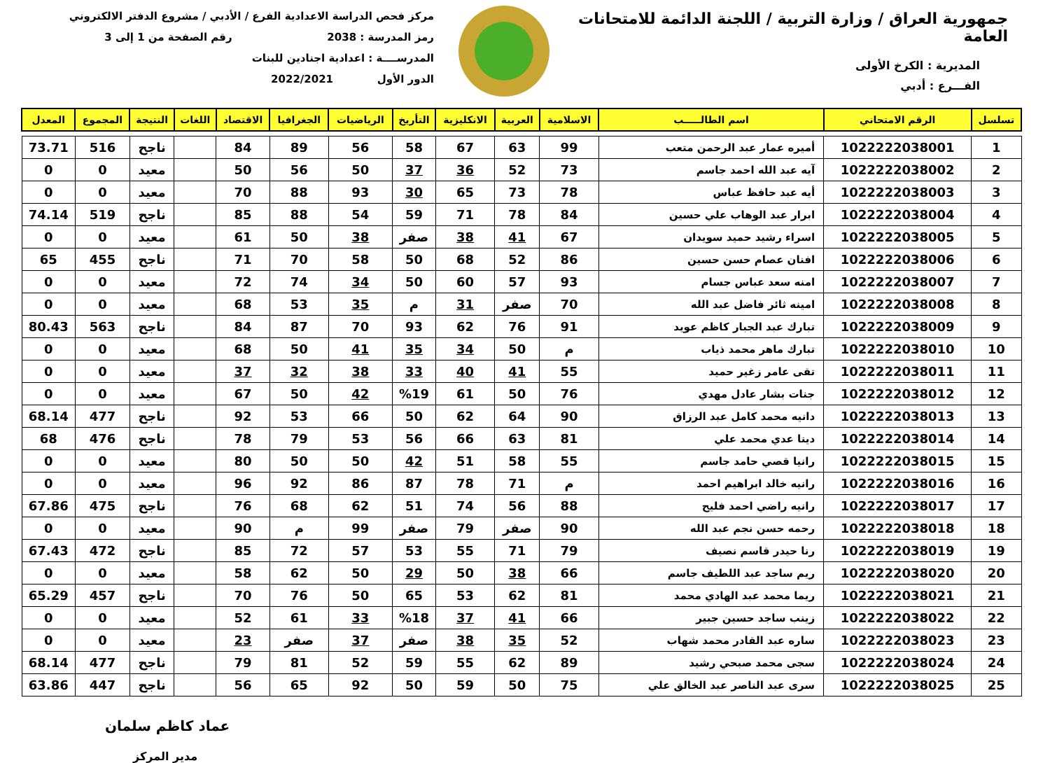جمهورية العراق / وزارة التربية / اللجنة الدائمة للامتحانات العامة
المديرية : الكرخ الأولى
الفـــرع : أدبي
مركز فحص الدراسة الاعدادية الفرع / الأدبي / مشروع الدفتر الالكتروني
رمز المدرسة : 2038 رقم الصفحة من 1 إلى 3
المدرســــة : اعدادية اجنادين للبنات
الدور الأول 2022/2021
| تسلسل | الرقم الامتحاني | اسم الطالـــــب | الاسلامية | العربية | الانكليزية | التأريخ | الرياضيات | الجغرافيا | الاقتصاد | اللغات | النتيجة | المجموع | المعدل |
| --- | --- | --- | --- | --- | --- | --- | --- | --- | --- | --- | --- | --- | --- |
| 1 | 1022222038001 | أميره عمار عبد الرحمن متعب | 99 | 63 | 67 | 58 | 56 | 89 | 84 | | ناجح | 516 | 73.71 |
| 2 | 1022222038002 | آيه عبد الله احمد جاسم | 73 | 52 | 36 | 37 | 50 | 56 | 50 | | معيد | 0 | 0 |
| 3 | 1022222038003 | أيه عبد حافظ عباس | 78 | 73 | 65 | 30 | 93 | 88 | 70 | | معيد | 0 | 0 |
| 4 | 1022222038004 | ابرار عبد الوهاب علي حسين | 84 | 78 | 71 | 59 | 54 | 88 | 85 | | ناجح | 519 | 74.14 |
| 5 | 1022222038005 | اسراء رشيد حميد سويدان | 67 | 41 | 38 | صفر | 38 | 50 | 61 | | معيد | 0 | 0 |
| 6 | 1022222038006 | افنان عصام حسن حسين | 86 | 52 | 68 | 50 | 58 | 70 | 71 | | ناجح | 455 | 65 |
| 7 | 1022222038007 | امنه سعد عباس جسام | 93 | 57 | 60 | 50 | 34 | 74 | 72 | | معيد | 0 | 0 |
| 8 | 1022222038008 | امينه ثائر فاضل عبد الله | 70 | صفر | 31 | م | 35 | 53 | 68 | | معيد | 0 | 0 |
| 9 | 1022222038009 | تبارك عبد الجبار كاظم عويد | 91 | 76 | 62 | 93 | 70 | 87 | 84 | | ناجح | 563 | 80.43 |
| 10 | 1022222038010 | تبارك ماهر محمد ذياب | م | 50 | 34 | 35 | 41 | 50 | 68 | | معيد | 0 | 0 |
| 11 | 1022222038011 | تقى عامر زغير حميد | 55 | 41 | 40 | 33 | 38 | 32 | 37 | | معيد | 0 | 0 |
| 12 | 1022222038012 | جنات بشار عادل مهدي | 76 | 50 | 61 | %19 | 42 | 50 | 67 | | معيد | 0 | 0 |
| 13 | 1022222038013 | دانيه محمد كامل عبد الرزاق | 90 | 64 | 62 | 50 | 66 | 53 | 92 | | ناجح | 477 | 68.14 |
| 14 | 1022222038014 | دينا عدي محمد علي | 81 | 63 | 66 | 56 | 53 | 79 | 78 | | ناجح | 476 | 68 |
| 15 | 1022222038015 | رانيا قصي حامد جاسم | 55 | 58 | 51 | 42 | 50 | 50 | 80 | | معيد | 0 | 0 |
| 16 | 1022222038016 | رانيه خالد ابراهيم احمد | م | 71 | 78 | 87 | 86 | 92 | 96 | | معيد | 0 | 0 |
| 17 | 1022222038017 | رانيه راضي احمد فليح | 88 | 56 | 74 | 51 | 62 | 68 | 76 | | ناجح | 475 | 67.86 |
| 18 | 1022222038018 | رحمه حسن نجم عبد الله | 90 | صفر | 79 | صفر | 99 | م | 90 | | معيد | 0 | 0 |
| 19 | 1022222038019 | رنا حيدر قاسم نصيف | 79 | 71 | 55 | 53 | 57 | 72 | 85 | | ناجح | 472 | 67.43 |
| 20 | 1022222038020 | ريم ساجد عبد اللطيف جاسم | 66 | 38 | 50 | 29 | 50 | 62 | 58 | | معيد | 0 | 0 |
| 21 | 1022222038021 | ريما محمد عبد الهادي محمد | 81 | 62 | 53 | 65 | 50 | 76 | 70 | | ناجح | 457 | 65.29 |
| 22 | 1022222038022 | زينب ساجد حسين جبير | 66 | 41 | 37 | %18 | 33 | 61 | 52 | | معيد | 0 | 0 |
| 23 | 1022222038023 | ساره عبد القادر محمد شهاب | 52 | 35 | 38 | صفر | 37 | صفر | 23 | | معيد | 0 | 0 |
| 24 | 1022222038024 | سجى محمد صبحي رشيد | 89 | 62 | 55 | 59 | 52 | 81 | 79 | | ناجح | 477 | 68.14 |
| 25 | 1022222038025 | سرى عبد الناصر عبد الخالق علي | 75 | 50 | 59 | 50 | 92 | 65 | 56 | | ناجح | 447 | 63.86 |
عماد كاظم سلمان
مدير المركز